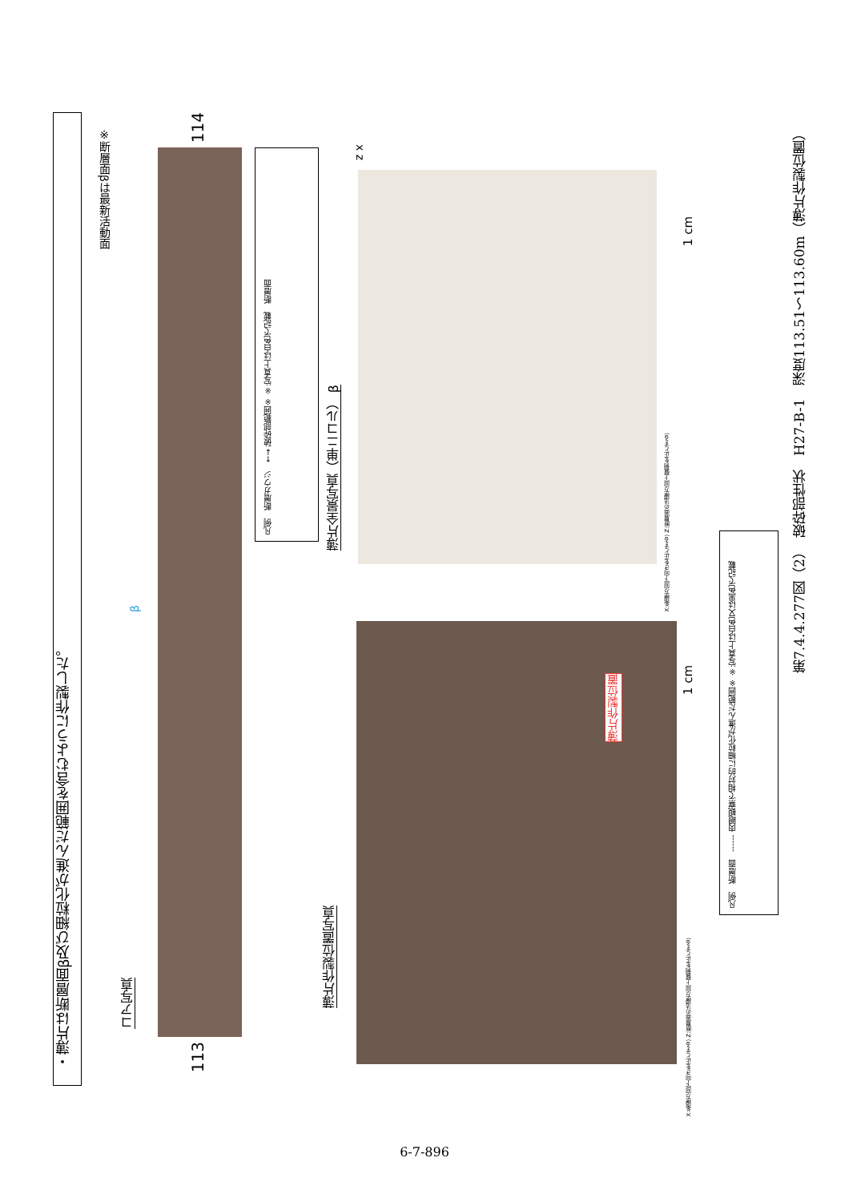・薄片は断層面β及び細粒化が進んだ範囲を含むように作製した。
※断層面βは最新活動面
コア写真
114
113
β
凡例　断層ガウジ　←→ 破砕部範囲※ ※:写真上は白色で記載　断層面
薄片全景写真（単ニコル） β
x z
1 cm
X:条線方向(下向きを正とする) Z:断層面の法線方向(上盤側を正とする)
薄片作製位置写真
薄片作製位置
1 cm
X:条線方向(下向きを正とする) Z:断層面の法線方向(上盤側を正とする)
凡例　断層面　------ 肉眼観察で相対的に細粒化が進んだ範囲※ ※:写真上は白色又は黒色で記載
第7.4.4.277図（2）　破砕部性状　H27-B-1　深度113.51～113.60m（薄片作製位置）
6-7-896